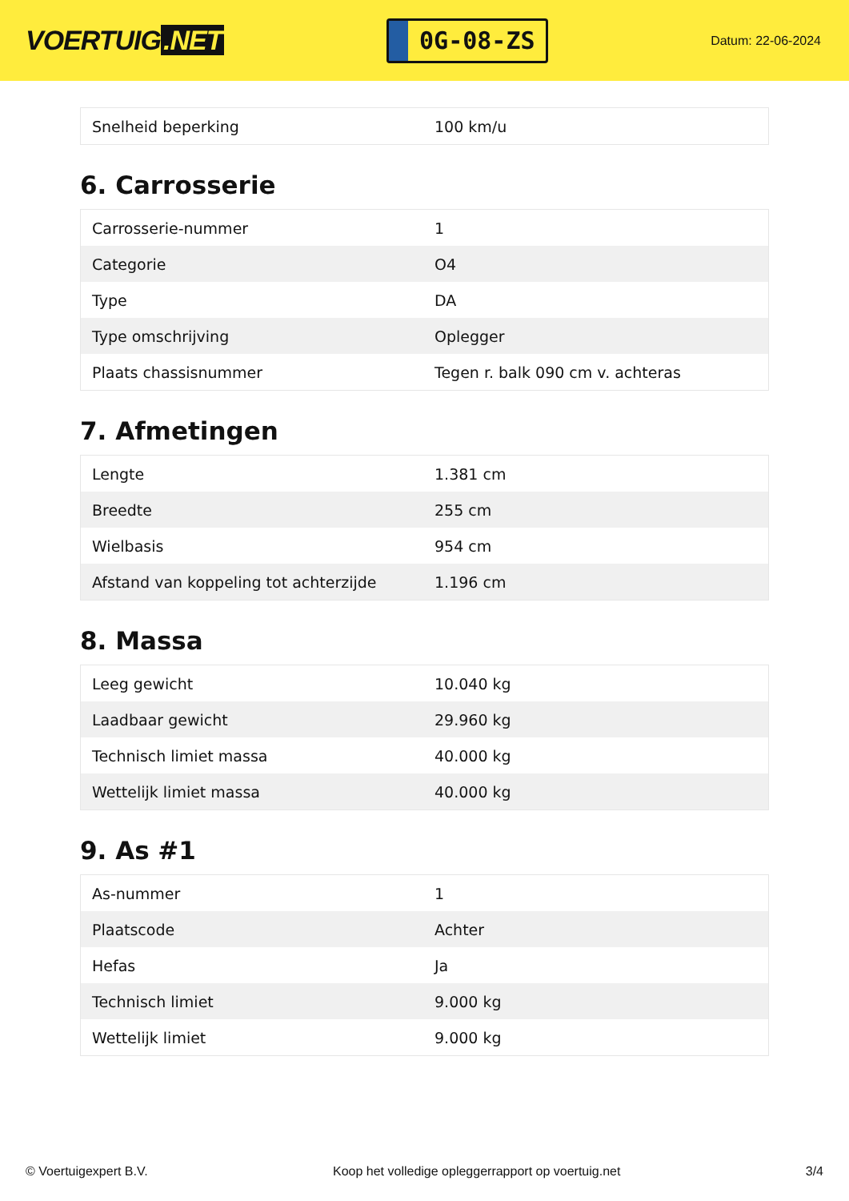VOERTUIG.NET
0G-08-ZS
Datum: 22-06-2024
| Snelheid beperking | 100 km/u |
6. Carrosserie
| Carrosserie-nummer | 1 |
| Categorie | O4 |
| Type | DA |
| Type omschrijving | Oplegger |
| Plaats chassisnummer | Tegen r. balk 090 cm v. achteras |
7. Afmetingen
| Lengte | 1.381 cm |
| Breedte | 255 cm |
| Wielbasis | 954 cm |
| Afstand van koppeling tot achterzijde | 1.196 cm |
8. Massa
| Leeg gewicht | 10.040 kg |
| Laadbaar gewicht | 29.960 kg |
| Technisch limiet massa | 40.000 kg |
| Wettelijk limiet massa | 40.000 kg |
9. As #1
| As-nummer | 1 |
| Plaatscode | Achter |
| Hefas | Ja |
| Technisch limiet | 9.000 kg |
| Wettelijk limiet | 9.000 kg |
© Voertuigexpert B.V. Koop het volledige opleggerrapport op voertuig.net 3/4